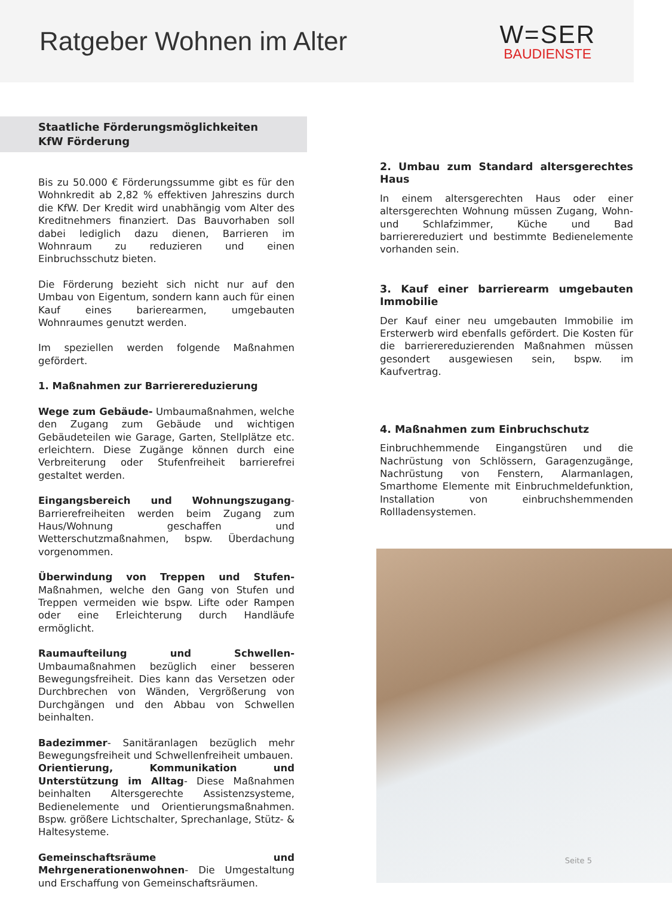Ratgeber Wohnen im Alter
W=SER
BAUDIENSTE
Staatliche Förderungsmöglichkeiten
KfW Förderung
Bis zu 50.000 € Förderungssumme gibt es für den Wohnkredit ab 2,82 % effektiven Jahreszins durch die KfW. Der Kredit wird unabhängig vom Alter des Kreditnehmers finanziert. Das Bauvorhaben soll dabei lediglich dazu dienen, Barrieren im Wohnraum zu reduzieren und einen Einbruchsschutz bieten.
Die Förderung bezieht sich nicht nur auf den Umbau von Eigentum, sondern kann auch für einen Kauf eines barierearmen, umgebauten Wohnraumes genutzt werden.
Im speziellen werden folgende Maßnahmen gefördert.
1. Maßnahmen zur Barrierereduzierung
Wege zum Gebäude- Umbaumaßnahmen, welche den Zugang zum Gebäude und wichtigen Gebäudeteilen wie Garage, Garten, Stellplätze etc. erleichtern. Diese Zugänge können durch eine Verbreiterung oder Stufenfreiheit barrierefrei gestaltet werden.
Eingangsbereich und Wohnungszugang- Barrierefreiheiten werden beim Zugang zum Haus/Wohnung geschaffen und Wetterschutzmaßnahmen, bspw. Überdachung vorgenommen.
Überwindung von Treppen und Stufen- Maßnahmen, welche den Gang von Stufen und Treppen vermeiden wie bspw. Lifte oder Rampen oder eine Erleichterung durch Handläufe ermöglicht.
Raumaufteilung und Schwellen- Umbaumaßnahmen bezüglich einer besseren Bewegungsfreiheit. Dies kann das Versetzen oder Durchbrechen von Wänden, Vergrößerung von Durchgängen und den Abbau von Schwellen beinhalten.
Badezimmer- Sanitäranlagen bezüglich mehr Bewegungsfreiheit und Schwellenfreiheit umbauen.
Orientierung, Kommunikation und Unterstützung im Alltag- Diese Maßnahmen beinhalten Altersgerechte Assistenzsysteme, Bedienelemente und Orientierungsmaßnahmen. Bspw. größere Lichtschalter, Sprechanlage, Stütz- & Haltesysteme.
Gemeinschaftsräume und Mehrgenerationenwohnen- Die Umgestaltung und Erschaffung von Gemeinschaftsräumen.
2. Umbau zum Standard altersgerechtes Haus
In einem altersgerechten Haus oder einer altersgerechten Wohnung müssen Zugang, Wohn- und Schlafzimmer, Küche und Bad barrierereduziert und bestimmte Bedienelemente vorhanden sein.
3. Kauf einer barrierearm umgebauten Immobilie
Der Kauf einer neu umgebauten Immobilie im Ersterwerb wird ebenfalls gefördert. Die Kosten für die barrierereduzierenden Maßnahmen müssen gesondert ausgewiesen sein, bspw. im Kaufvertrag.
4. Maßnahmen zum Einbruchschutz
Einbruchhemmende Eingangstüren und die Nachrüstung von Schlössern, Garagenzugänge, Nachrüstung von Fenstern, Alarmanlagen, Smarthome Elemente mit Einbruchmeldefunktion, Installation von einbruchshemmenden Rollladensystemen.
Seite 5